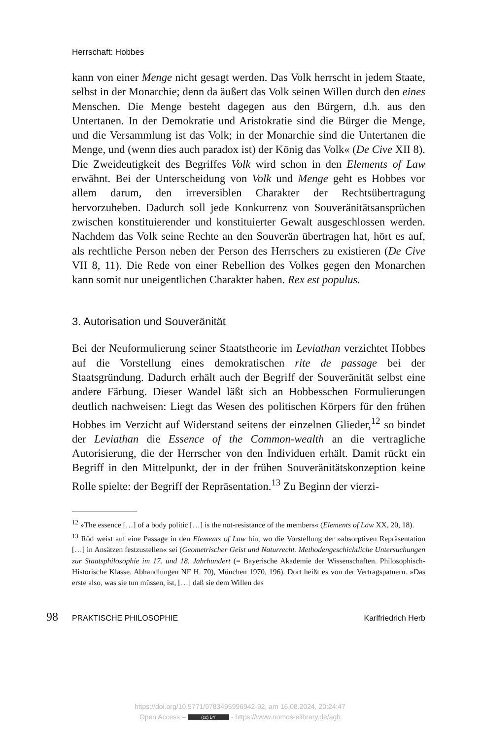Herrschaft: Hobbes
kann von einer Menge nicht gesagt werden. Das Volk herrscht in jedem Staate, selbst in der Monarchie; denn da äußert das Volk seinen Willen durch den eines Menschen. Die Menge besteht dagegen aus den Bürgern, d.h. aus den Untertanen. In der Demokratie und Aristokratie sind die Bürger die Menge, und die Versammlung ist das Volk; in der Monarchie sind die Untertanen die Menge, und (wenn dies auch paradox ist) der König das Volk« (De Cive XII 8). Die Zweideutigkeit des Begriffes Volk wird schon in den Elements of Law erwähnt. Bei der Unterscheidung von Volk und Menge geht es Hobbes vor allem darum, den irreversiblen Charakter der Rechtsübertragung hervorzuheben. Dadurch soll jede Konkurrenz von Souveränitätsansprüchen zwischen konstituierender und konstituierter Gewalt ausgeschlossen werden. Nachdem das Volk seine Rechte an den Souverän übertragen hat, hört es auf, als rechtliche Person neben der Person des Herrschers zu existieren (De Cive VII 8, 11). Die Rede von einer Rebellion des Volkes gegen den Monarchen kann somit nur uneigentlichen Charakter haben. Rex est populus.
3. Autorisation und Souveränität
Bei der Neuformulierung seiner Staatstheorie im Leviathan verzichtet Hobbes auf die Vorstellung eines demokratischen rite de passage bei der Staatsgründung. Dadurch erhält auch der Begriff der Souveränität selbst eine andere Färbung. Dieser Wandel läßt sich an Hobbesschen Formulierungen deutlich nachweisen: Liegt das Wesen des politischen Körpers für den frühen Hobbes im Verzicht auf Widerstand seitens der einzelnen Glieder,<sup>12</sup> so bindet der Leviathan die Essence of the Common-wealth an die vertragliche Autorisierung, die der Herrscher von den Individuen erhält. Damit rückt ein Begriff in den Mittelpunkt, der in der frühen Souveränitätskonzeption keine Rolle spielte: der Begriff der Repräsentation.<sup>13</sup> Zu Beginn der vierzi-
<sup>12</sup> »The essence […] of a body politic […] is the not-resistance of the members« (Elements of Law XX, 20, 18).
<sup>13</sup> Röd weist auf eine Passage in den Elements of Law hin, wo die Vorstellung der »absorptiven Repräsentation […] in Ansätzen festzustellen« sei (Geometrischer Geist und Naturrecht. Methodengeschichtliche Untersuchungen zur Staatsphilosophie im 17. und 18. Jahrhundert (= Bayerische Akademie der Wissenschaften. Philosophisch-Historische Klasse. Abhandlungen NF H. 70), München 1970, 196). Dort heißt es von der Vertragspatnern. »Das erste also, was sie tun müssen, ist, […] daß sie dem Willen des
98 PRAKTISCHE PHILOSOPHIE Karlfriedrich Herb
https://doi.org/10.5771/9783495996942-92, am 16.08.2024, 20:24:47
Open Access – (cc) BY - https://www.nomos-elibrary.de/agb